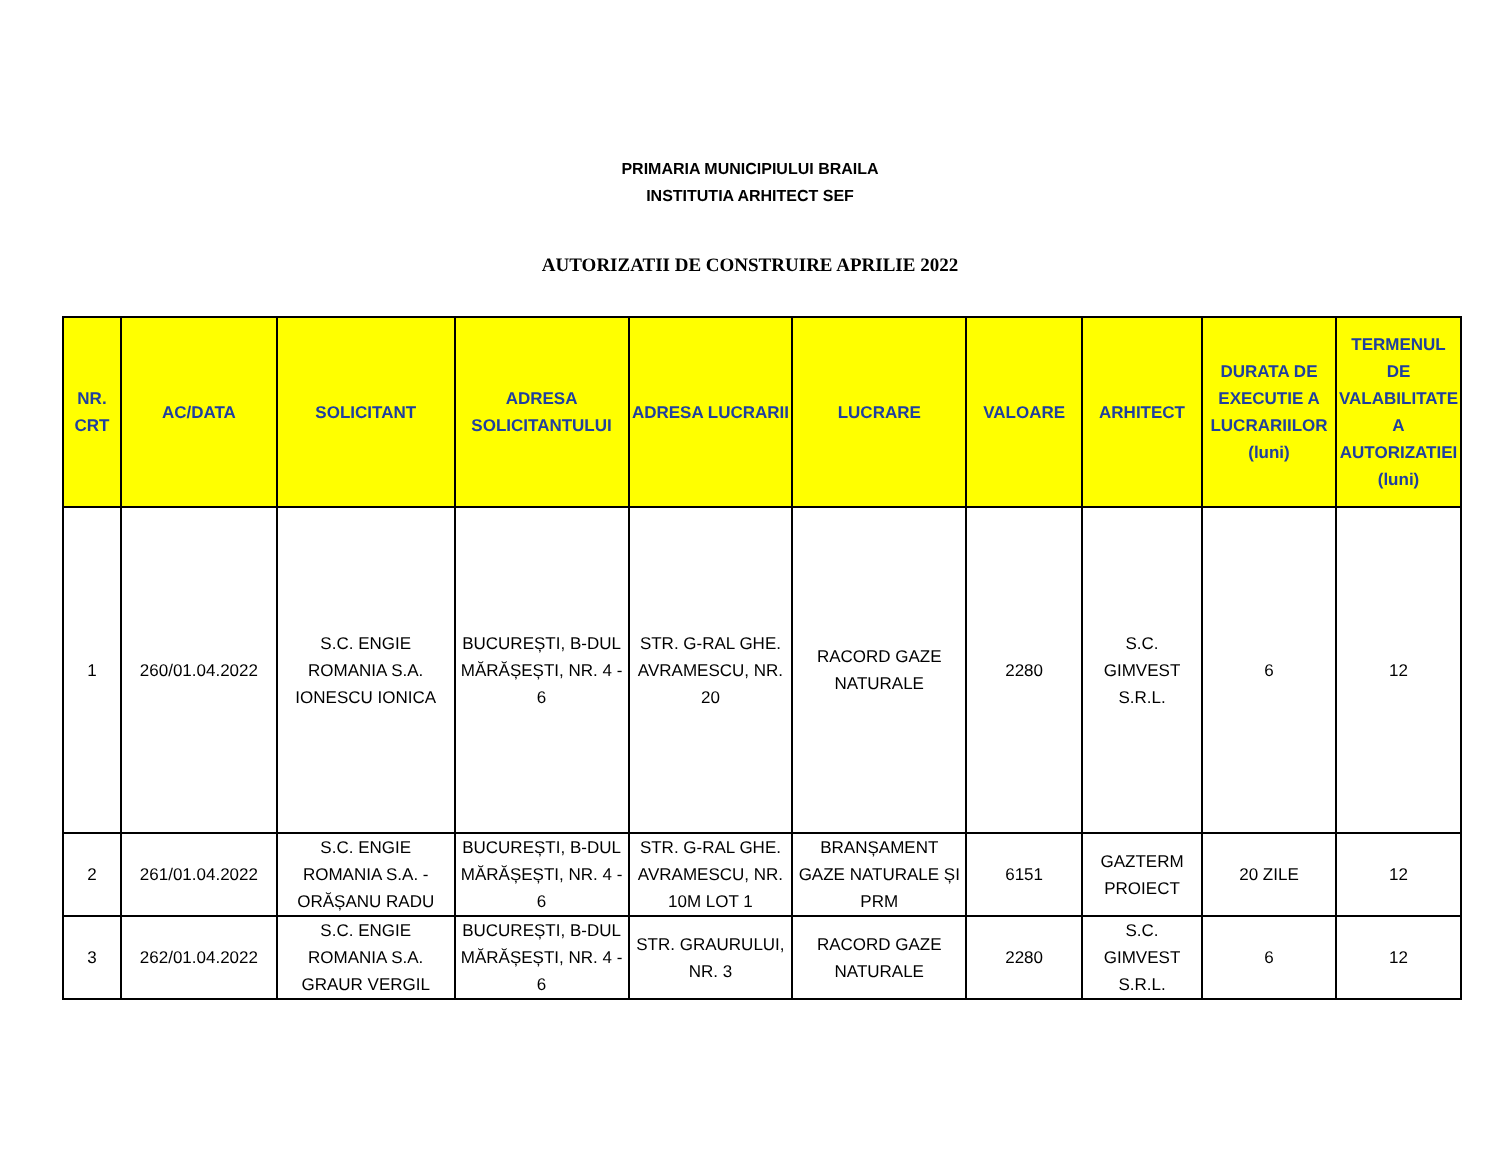PRIMARIA MUNICIPIULUI BRAILA
INSTITUTIA ARHITECT SEF
AUTORIZATII DE CONSTRUIRE APRILIE 2022
| NR. CRT | AC/DATA | SOLICITANT | ADRESA SOLICITANTULUI | ADRESA LUCRARII | LUCRARE | VALOARE | ARHITECT | DURATA DE EXECUTIE A LUCRARIILOR (luni) | TERMENUL DE VALABILITATE A AUTORIZATIEI (luni) |
| --- | --- | --- | --- | --- | --- | --- | --- | --- | --- |
| 1 | 260/01.04.2022 | S.C. ENGIE ROMANIA S.A. IONESCU IONICA | BUCUREȘTI, B-DUL MĂRĂȘEȘTI, NR. 4 - 6 | STR. G-RAL GHE. AVRAMESCU, NR. 20 | RACORD GAZE NATURALE | 2280 | S.C. GIMVEST S.R.L. | 6 | 12 |
| 2 | 261/01.04.2022 | S.C. ENGIE ROMANIA S.A. - ORĂȘANU RADU | BUCUREȘTI, B-DUL MĂRĂȘEȘTI, NR. 4 - 6 | STR. G-RAL GHE. AVRAMESCU, NR. 10M LOT 1 | BRANȘAMENT GAZE NATURALE ȘI PRM | 6151 | GAZTERM PROIECT | 20 ZILE | 12 |
| 3 | 262/01.04.2022 | S.C. ENGIE ROMANIA S.A. GRAUR VERGIL | BUCUREȘTI, B-DUL MĂRĂȘEȘTI, NR. 4 - 6 | STR. GRAURULUI, NR. 3 | RACORD GAZE NATURALE | 2280 | S.C. GIMVEST S.R.L. | 6 | 12 |